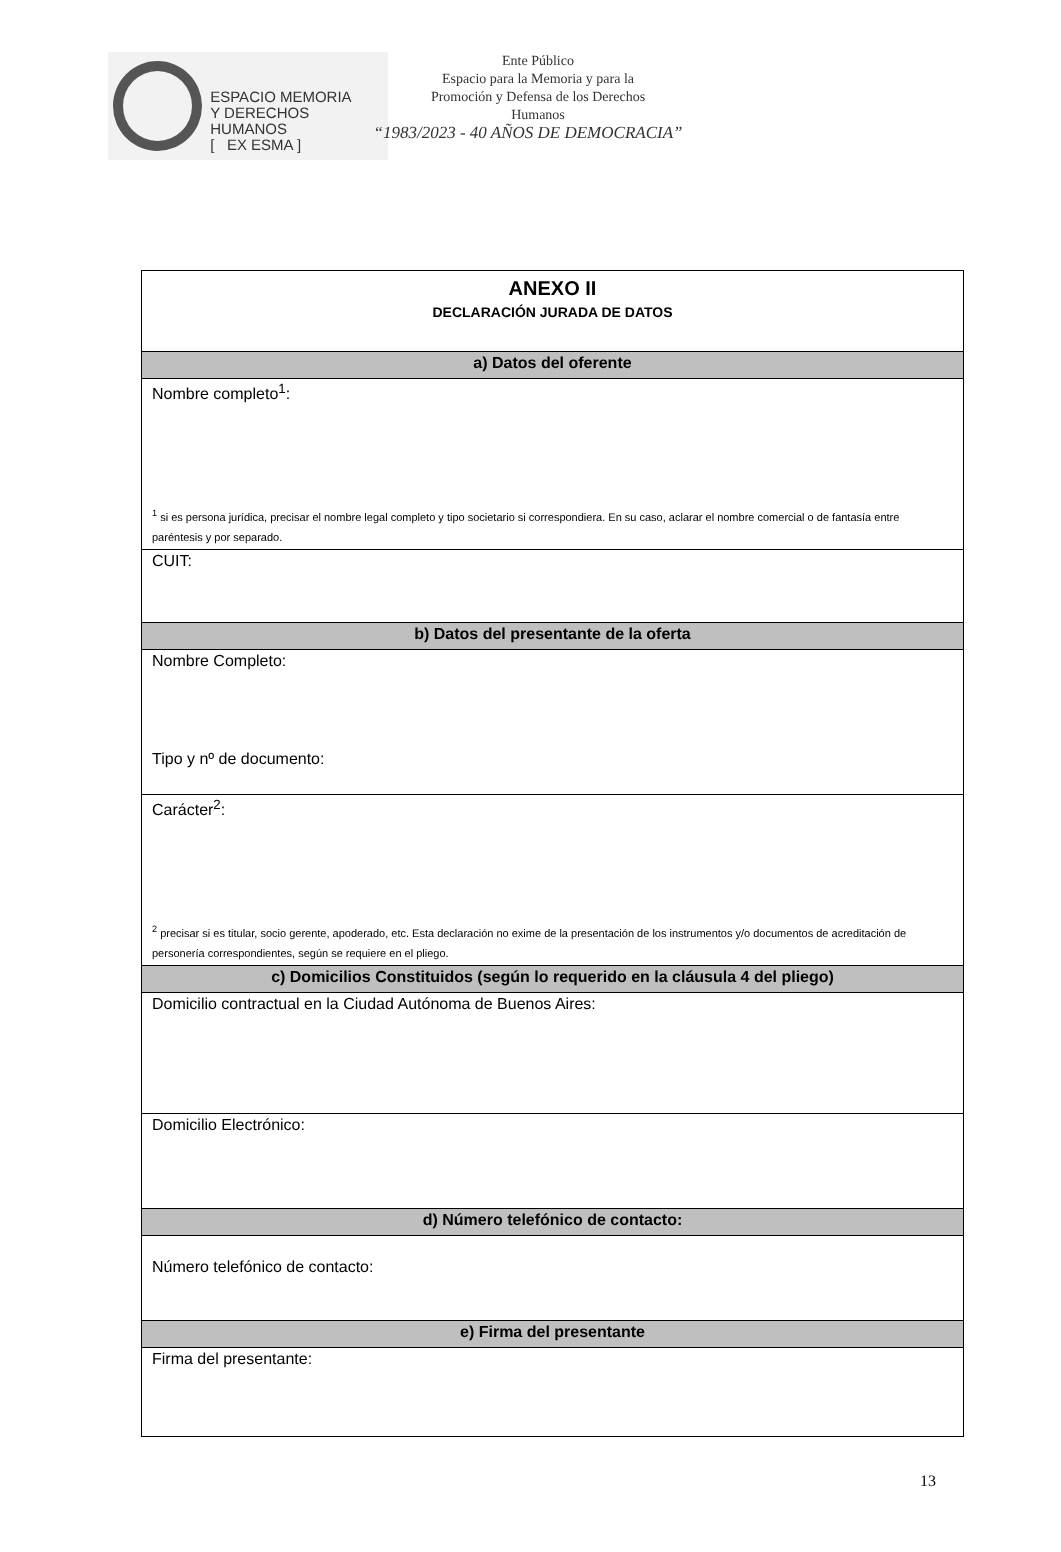ESPACIO MEMORIA
Y DERECHOS HUMANOS
[ EX ESMA ]
Ente Público
Espacio para la Memoria y para la
Promoción y Defensa de los Derechos
Humanos
“1983/2023 - 40 AÑOS DE DEMOCRACIA”
| ANEXO II DECLARACIÓN JURADA DE DATOS |
| a) Datos del oferente |
| Nombre completo<sup>1</sup>: <sup>1</sup> si es persona jurídica, precisar el nombre legal completo y tipo societario si correspondiera. En su caso, aclarar el nombre comercial o de fantasía entre paréntesis y por separado. |
| CUIT: |
| b) Datos del presentante de la oferta |
| Nombre Completo: Tipo y nº de documento: |
| Carácter<sup>2</sup>: <sup>2</sup> precisar si es titular, socio gerente, apoderado, etc. Esta declaración no exime de la presentación de los instrumentos y/o documentos de acreditación de personería correspondientes, según se requiere en el pliego. |
| c) Domicilios Constituidos (según lo requerido en la cláusula 4 del pliego) |
| Domicilio contractual en la Ciudad Autónoma de Buenos Aires: |
| Domicilio Electrónico: |
| d) Número telefónico de contacto: |
| Número telefónico de contacto: |
| e) Firma del presentante |
| Firma del presentante: |
13